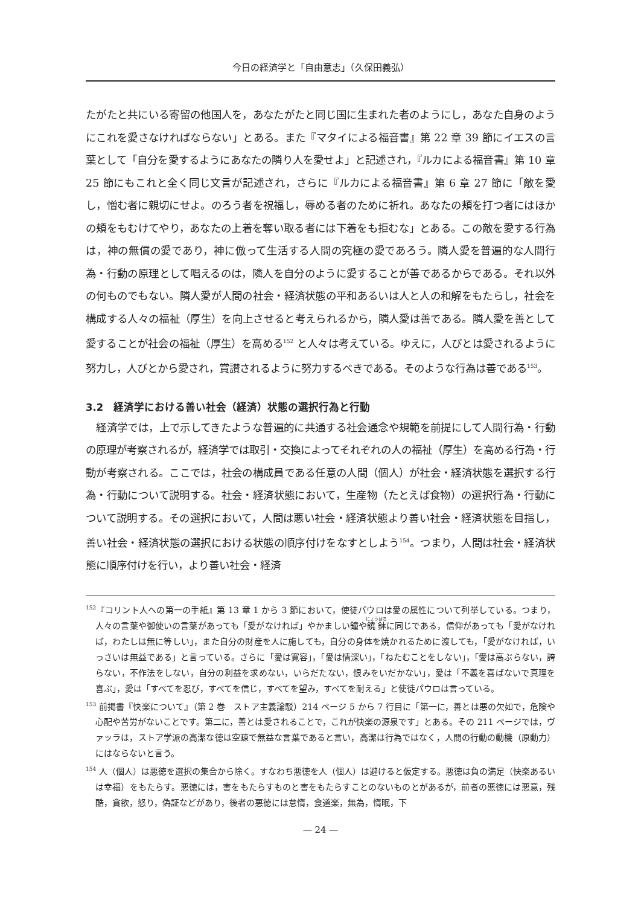今日の経済学と「自由意志」（久保田義弘）
たがたと共にいる寄留の他国人を，あなたがたと同じ国に生まれた者のようにし，あなた自身のようにこれを愛さなければならない」とある。また『マタイによる福音書』第 22 章 39 節にイエスの言葉として「自分を愛するようにあなたの隣り人を愛せよ」と記述され，『ルカによる福音書』第 10 章 25 節にもこれと全く同じ文言が記述され，さらに『ルカによる福音書』第 6 章 27 節に「敵を愛し，憎む者に親切にせよ。のろう者を祝福し，辱める者のために祈れ。あなたの頬を打つ者にはほかの頬をもむけてやり，あなたの上着を奪い取る者には下着をも拒むな」とある。この敵を愛する行為は，神の無償の愛であり，神に倣って生活する人間の究極の愛であろう。隣人愛を普遍的な人間行為・行動の原理として唱えるのは，隣人を自分のように愛することが善であるからである。それ以外の何ものでもない。隣人愛が人間の社会・経済状態の平和あるいは人と人の和解をもたらし，社会を構成する人々の福祉（厚生）を向上させると考えられるから，隣人愛は善である。隣人愛を善として愛することが社会の福祉（厚生）を高める<sup>152</sup> と人々は考えている。ゆえに，人びとは愛されるように努力し，人びとから愛され，賞讃されるように努力するべきである。そのような行為は善である<sup>153</sup>。
3.2　経済学における善い社会（経済）状態の選択行為と行動
　経済学では，上で示してきたような普遍的に共通する社会通念や規範を前提にして人間行為・行動の原理が考察されるが，経済学では取引・交換によってそれぞれの人の福祉（厚生）を高める行為・行動が考察される。ここでは，社会の構成員である任意の人間（個人）が社会・経済状態を選択する行為・行動について説明する。社会・経済状態において，生産物（たとえば食物）の選択行為・行動について説明する。その選択において，人間は悪い社会・経済状態より善い社会・経済状態を目指し，善い社会・経済状態の選択における状態の順序付けをなすとしよう<sup>154</sup>。つまり，人間は社会・経済状態に順序付けを行い，より善い社会・経済
<sup>152</sup>『コリント人への第一の手紙』第 13 章 1 から 3 節において，使徒パウロは愛の属性について列挙している。つまり，人々の言葉や御使いの言葉があっても「愛がなければ」やかましい鐘や鐃鉢に同じである，信仰があっても「愛がなければ，わたしは無に等しい」，また自分の財産を人に施しても，自分の身体を焼かれるために渡しても，「愛がなければ，いっさいは無益である」と言っている。さらに「愛は寛容」，「愛は情深い」，「ねたむことをしない」，「愛は高ぶらない，誇らない，不作法をしない，自分の利益を求めない，いらだたない，恨みをいだかない」，愛は「不義を喜ばないで真理を喜ぶ」，愛は「すべてを忍び，すべてを信じ，すべてを望み，すべてを耐える」と使徒パウロは言っている。
<sup>153</sup> 前掲書『快楽について』（第 2 巻　ストア主義論駁）214 ページ 5 から 7 行目に「第一に，善とは悪の欠如で，危険や心配や苦労がないことです。第二に，善とは愛されることで，これが快楽の源泉です」とある。その 211 ページでは，ヴァッラは，ストア学派の高潔な徳は空疎で無益な言葉であると言い，高潔は行為ではなく，人間の行動の動機（原動力）にはならないと言う。
<sup>154</sup> 人（個人）は悪徳を選択の集合から除く。すなわち悪徳を人（個人）は避けると仮定する。悪徳は負の満足（快楽あるいは幸福）をもたらす。悪徳には，害をもたらすものと害をもたらすことのないものとがあるが，前者の悪徳には悪意，残酷，貪欲，怒り，偽証などがあり，後者の悪徳には怠惰，食道楽，無為，惰眠，下
— 24 —